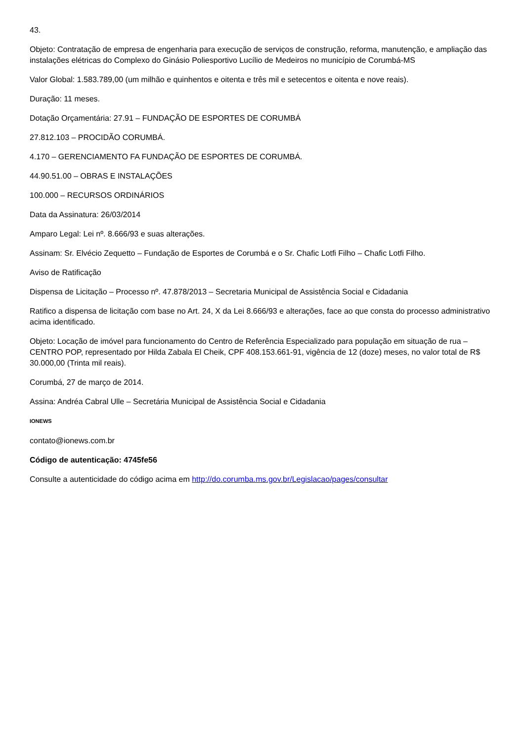43.
Objeto: Contratação de empresa de engenharia para execução de serviços de construção, reforma, manutenção, e ampliação das instalações elétricas do Complexo do Ginásio Poliesportivo Lucílio de Medeiros no município de Corumbá-MS
Valor Global: 1.583.789,00 (um milhão e quinhentos e oitenta e três mil e setecentos e oitenta e nove reais).
Duração: 11 meses.
Dotação Orçamentária: 27.91 – FUNDAÇÃO DE ESPORTES DE CORUMBÁ
27.812.103 – PROCIDÃO CORUMBÁ.
4.170 – GERENCIAMENTO FA FUNDAÇÃO DE ESPORTES DE CORUMBÁ.
44.90.51.00 – OBRAS E INSTALAÇÕES
100.000 – RECURSOS ORDINÁRIOS
Data da Assinatura: 26/03/2014
Amparo Legal: Lei nº. 8.666/93 e suas alterações.
Assinam: Sr. Elvécio Zequetto – Fundação de Esportes de Corumbá e o Sr. Chafic Lotfi Filho – Chafic Lotfi Filho.
Aviso de Ratificação
Dispensa de Licitação – Processo nº. 47.878/2013 – Secretaria Municipal de Assistência Social e Cidadania
Ratifico a dispensa de licitação com base no Art. 24, X da Lei 8.666/93 e alterações, face ao que consta do processo administrativo acima identificado.
Objeto: Locação de imóvel para funcionamento do Centro de Referência Especializado para população em situação de rua – CENTRO POP, representado por Hilda Zabala El Cheik, CPF 408.153.661-91, vigência de 12 (doze) meses, no valor total de R$ 30.000,00 (Trinta mil reais).
Corumbá, 27 de março de 2014.
Assina: Andréa Cabral Ulle – Secretária Municipal de Assistência Social e Cidadania
IONEWS
contato@ionews.com.br
Código de autenticação: 4745fe56
Consulte a autenticidade do código acima em http://do.corumba.ms.gov.br/Legislacao/pages/consultar